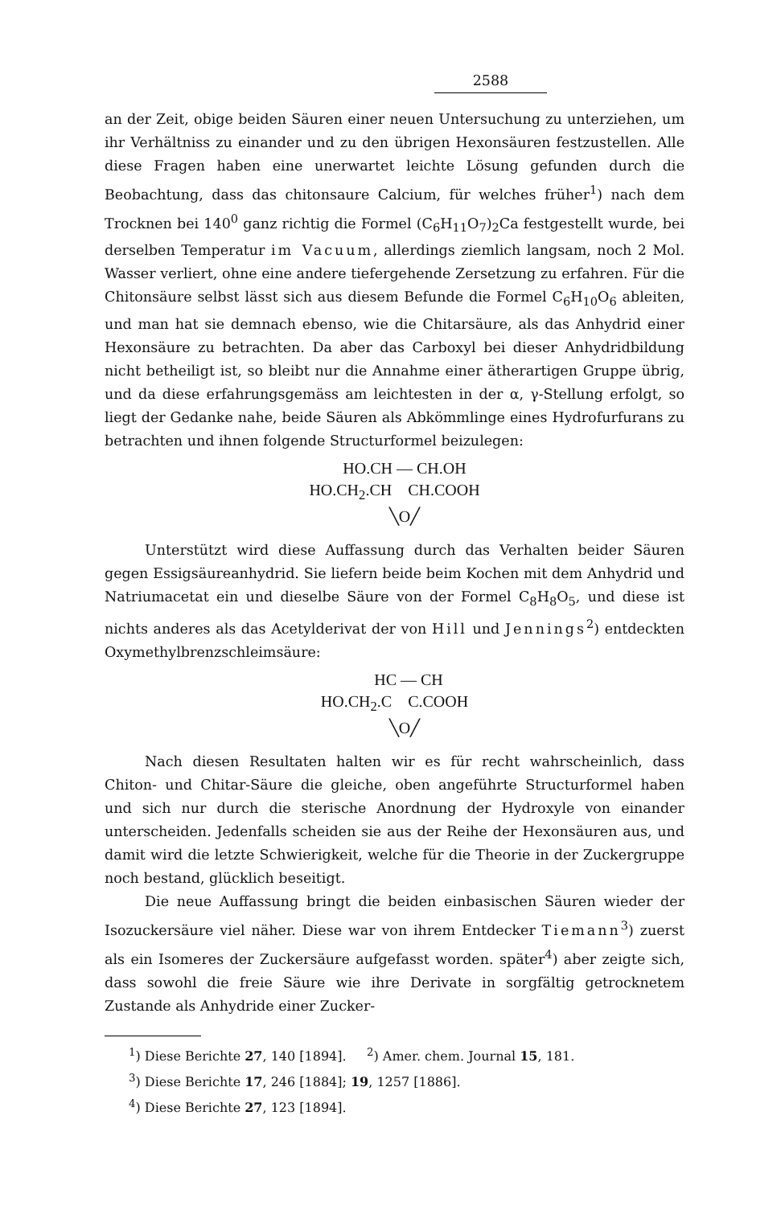2588
an der Zeit, obige beiden Säuren einer neuen Untersuchung zu unterziehen, um ihr Verhältniss zu einander und zu den übrigen Hexonsäuren festzustellen. Alle diese Fragen haben eine unerwartet leichte Lösung gefunden durch die Beobachtung, dass das chitonsaure Calcium, für welches früher<sup>1</sup>) nach dem Trocknen bei 140<sup>0</sup> ganz richtig die Formel (C<sub>6</sub>H<sub>11</sub>O<sub>7</sub>)<sub>2</sub>Ca festgestellt wurde, bei derselben Temperatur im Vacuum, allerdings ziemlich langsam, noch 2 Mol. Wasser verliert, ohne eine andere tiefergehende Zersetzung zu erfahren. Für die Chitonsäure selbst lässt sich aus diesem Befunde die Formel C<sub>6</sub>H<sub>10</sub>O<sub>6</sub> ableiten, und man hat sie demnach ebenso, wie die Chitarsäure, als das Anhydrid einer Hexonsäure zu betrachten. Da aber das Carboxyl bei dieser Anhydridbildung nicht betheiligt ist, so bleibt nur die Annahme einer ätherartigen Gruppe übrig, und da diese erfahrungsgemäss am leichtesten in der α, γ-Stellung erfolgt, so liegt der Gedanke nahe, beide Säuren als Abkömmlinge eines Hydrofurfurans zu betrachten und ihnen folgende Structurformel beizulegen:
HO.CH — CH.OH HO.CH<sub>2</sub>.CH CH.COOH ╲O╱
Unterstützt wird diese Auffassung durch das Verhalten beider Säuren gegen Essigsäureanhydrid. Sie liefern beide beim Kochen mit dem Anhydrid und Natriumacetat ein und dieselbe Säure von der Formel C<sub>8</sub>H<sub>8</sub>O<sub>5</sub>, und diese ist nichts anderes als das Acetylderivat der von Hill und Jennings<sup>2</sup>) entdeckten Oxymethylbrenzschleimsäure:
HC — CH HO.CH<sub>2</sub>.C C.COOH ╲O╱
Nach diesen Resultaten halten wir es für recht wahrscheinlich, dass Chiton- und Chitar-Säure die gleiche, oben angeführte Structurformel haben und sich nur durch die sterische Anordnung der Hydroxyle von einander unterscheiden. Jedenfalls scheiden sie aus der Reihe der Hexonsäuren aus, und damit wird die letzte Schwierigkeit, welche für die Theorie in der Zuckergruppe noch bestand, glücklich beseitigt.
Die neue Auffassung bringt die beiden einbasischen Säuren wieder der Isozuckersäure viel näher. Diese war von ihrem Entdecker Tiemann<sup>3</sup>) zuerst als ein Isomeres der Zuckersäure aufgefasst worden. später<sup>4</sup>) aber zeigte sich, dass sowohl die freie Säure wie ihre Derivate in sorgfältig getrocknetem Zustande als Anhydride einer Zucker-
<sup>1</sup>) Diese Berichte 27, 140 [1894]. <sup>2</sup>) Amer. chem. Journal 15, 181.
<sup>3</sup>) Diese Berichte 17, 246 [1884]; 19, 1257 [1886].
<sup>4</sup>) Diese Berichte 27, 123 [1894].